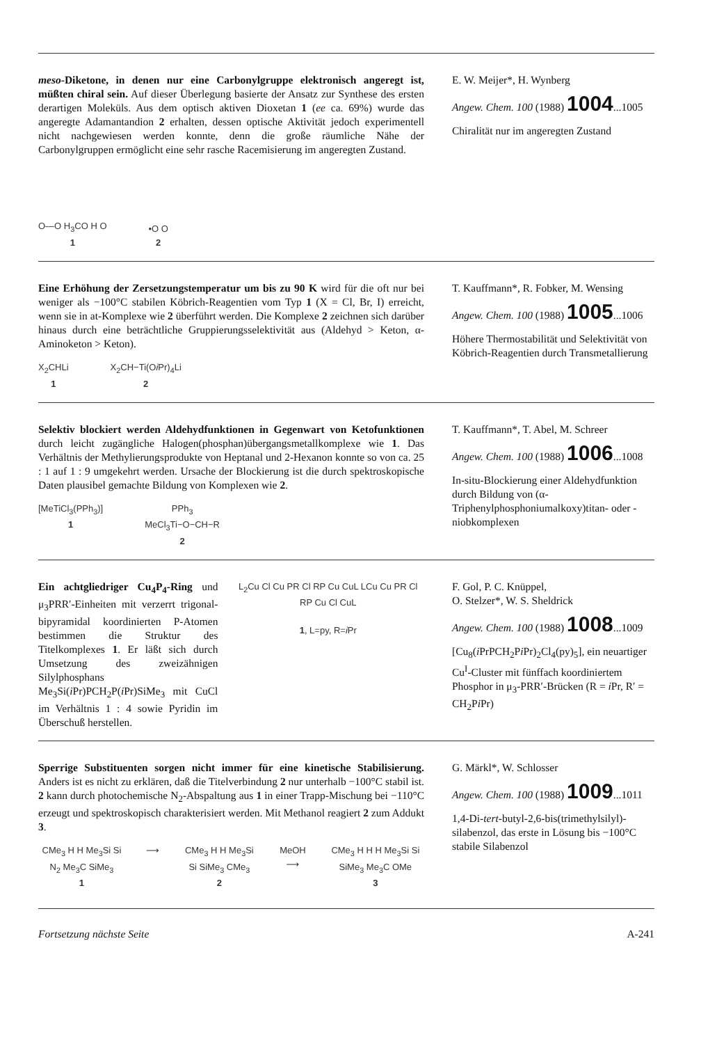meso-Diketone, in denen nur eine Carbonylgruppe elektronisch angeregt ist, müßten chiral sein. Auf dieser Überlegung basierte der Ansatz zur Synthese des ersten derartigen Moleküls. Aus dem optisch aktiven Dioxetan 1 (ee ca. 69%) wurde das angeregte Adamantandion 2 erhalten, dessen optische Aktivität jedoch experimentell nicht nachgewiesen werden konnte, denn die große räumliche Nähe der Carbonylgruppen ermöglicht eine sehr rasche Racemisierung im angeregten Zustand.
O—O H<sub>3</sub>CO H O
1
•O O
2
E. W. Meijer*, H. Wynberg
Angew. Chem. 100 (1988) 1004...1005
Chiralität nur im angeregten Zustand
Eine Erhöhung der Zersetzungstemperatur um bis zu 90 K wird für die oft nur bei weniger als −100°C stabilen Köbrich-Reagentien vom Typ 1 (X = Cl, Br, I) erreicht, wenn sie in at-Komplexe wie 2 überführt werden. Die Komplexe 2 zeichnen sich darüber hinaus durch eine beträchtliche Gruppierungsselektivität aus (Aldehyd > Keton, α-Aminoketon > Keton).
X<sub>2</sub>CHLi
1
X<sub>2</sub>CH−Ti(Oi Pr)<sub>4</sub>Li
2
T. Kauffmann*, R. Fobker, M. Wensing
Angew. Chem. 100 (1988) 1005...1006
Höhere Thermostabilität und Selektivität von Köbrich-Reagentien durch Transmetallierung
Selektiv blockiert werden Aldehydfunktionen in Gegenwart von Ketofunktionen durch leicht zugängliche Halogen(phosphan)übergangsmetallkomplexe wie 1. Das Verhältnis der Methylierungsprodukte von Heptanal und 2-Hexanon konnte so von ca. 25 : 1 auf 1 : 9 umgekehrt werden. Ursache der Blockierung ist die durch spektroskopische Daten plausibel gemachte Bildung von Komplexen wie 2.
[MeTiCl<sub>3</sub>(PPh<sub>3</sub>)]
1
PPh<sub>3</sub>
MeCl<sub>3</sub>Ti−O−CH−R
2
T. Kauffmann*, T. Abel, M. Schreer
Angew. Chem. 100 (1988) 1006...1008
In-situ-Blockierung einer Aldehydfunktion durch Bildung von (α-Triphenylphosphoniumalkoxy)titan- oder -niobkomplexen
Ein achtgliedriger Cu<sub>4</sub>P<sub>4</sub>-Ring und μ<sub>3</sub>PRR′-Einheiten mit verzerrt trigonal-bipyramidal koordinierten P-Atomen bestimmen die Struktur des Titelkomplexes 1. Er läßt sich durch Umsetzung des zweizähnigen Silylphosphans Me<sub>3</sub>Si(i Pr)PCH<sub>2</sub>P(i Pr)SiMe<sub>3</sub> mit CuCl im Verhältnis 1 : 4 sowie Pyridin im Überschuß herstellen.
L<sub>2</sub>Cu Cl Cu PR Cl RP Cu CuL LCu Cu PR Cl RP Cu Cl CuL
1, L=py, R=i Pr
F. Gol, P. C. Knüppel,
O. Stelzer*, W. S. Sheldrick
Angew. Chem. 100 (1988) 1008...1009
[Cu<sub>8</sub>(i PrPCH<sub>2</sub>Pi Pr)<sub>2</sub>Cl<sub>4</sub>(py)<sub>5</sub>], ein neuartiger Cu<sup>I</sup>-Cluster mit fünffach koordiniertem Phosphor in μ<sub>3</sub>-PRR′-Brücken (R = i Pr, R′ = CH<sub>2</sub>Pi Pr)
Sperrige Substituenten sorgen nicht immer für eine kinetische Stabilisierung. Anders ist es nicht zu erklären, daß die Titelverbindung 2 nur unterhalb −100°C stabil ist. 2 kann durch photochemische N<sub>2</sub>-Abspaltung aus 1 in einer Trapp-Mischung bei −110°C erzeugt und spektroskopisch charakterisiert werden. Mit Methanol reagiert 2 zum Addukt 3.
CMe<sub>3</sub> H H Me<sub>3</sub>Si Si N<sub>2</sub> Me<sub>3</sub>C SiMe<sub>3</sub>
1
⟶ CMe<sub>3</sub> H H Me<sub>3</sub>Si Si SiMe<sub>3</sub> CMe<sub>3</sub>
2
MeOH ⟶ CMe<sub>3</sub> H H H Me<sub>3</sub>Si Si SiMe<sub>3</sub> Me<sub>3</sub>C OMe
3
G. Märkl*, W. Schlosser
Angew. Chem. 100 (1988) 1009...1011
1,4-Di-tert-butyl-2,6-bis(trimethylsilyl)-silabenzol, das erste in Lösung bis −100°C stabile Silabenzol
Fortsetzung nächste Seite A-241